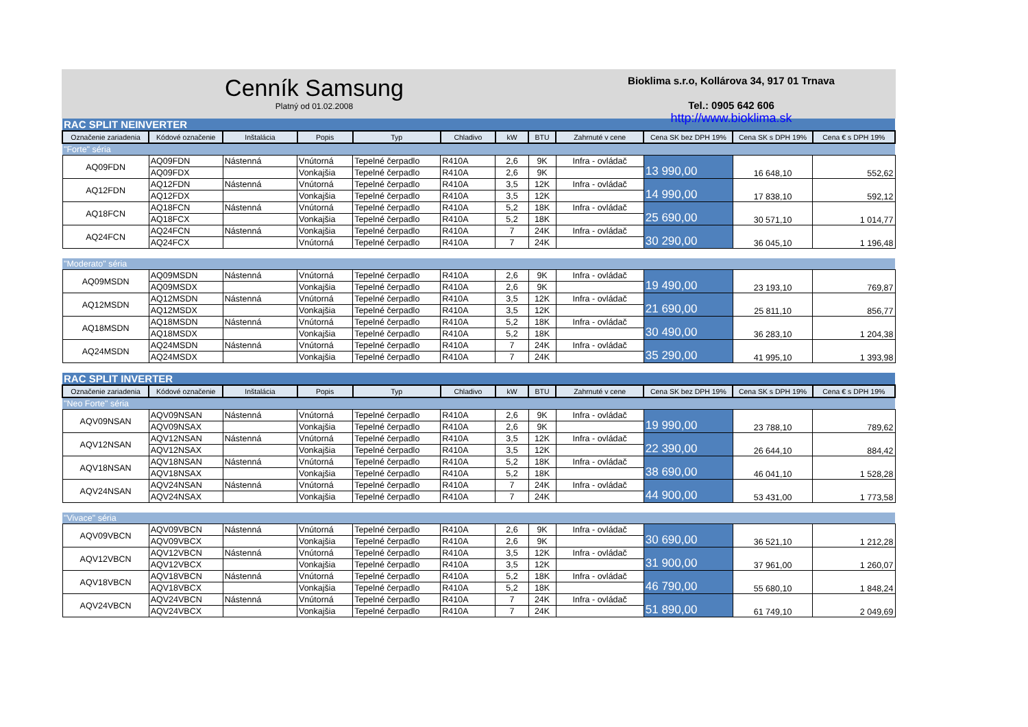Cenník Samsung
Platný od 01.02.2008
Bioklima s.r.o, Kollárova 34, 917 01 Trnava
Tel.: 0905 642 606
http://www.bioklima.sk
| RAC SPLIT NEINVERTER | | | | | | | | | | | |
| Označenie zariadenia | Kódové označenie | Inštalácia | Popis | Typ | Chladivo | kW | BTU | Zahrnuté v cene | Cena SK bez DPH 19% | Cena SK s DPH 19% | Cena € s DPH 19% |
| "Forte" séria | | | | | | | | | | | |
| AQ09FDN | AQ09FDN | Nástenná | Vnútorná | Tepelné čerpadlo | R410A | 2,6 | 9K | Infra - ovládač | 13 990,00 | 16 648,10 | 552,62 |
| | AQ09FDX | | Vonkajšia | Tepelné čerpadlo | R410A | 2,6 | 9K | | | | |
| AQ12FDN | AQ12FDN | Nástenná | Vnútorná | Tepelné čerpadlo | R410A | 3,5 | 12K | Infra - ovládač | 14 990,00 | 17 838,10 | 592,12 |
| | AQ12FDX | | Vonkajšia | Tepelné čerpadlo | R410A | 3,5 | 12K | | | | |
| AQ18FCN | AQ18FCN | Nástenná | Vnútorná | Tepelné čerpadlo | R410A | 5,2 | 18K | Infra - ovládač | 25 690,00 | 30 571,10 | 1 014,77 |
| | AQ18FCX | | Vonkajšia | Tepelné čerpadlo | R410A | 5,2 | 18K | | | | |
| AQ24FCN | AQ24FCN | Nástenná | Vonkajšia | Tepelné čerpadlo | R410A | 7 | 24K | Infra - ovládač | 30 290,00 | 36 045,10 | 1 196,48 |
| | AQ24FCX | | Vnútorná | Tepelné čerpadlo | R410A | 7 | 24K | | | | |
| "Moderato" séria | | | | | | | | | | | |
| AQ09MSDN | AQ09MSDN | Nástenná | Vnútorná | Tepelné čerpadlo | R410A | 2,6 | 9K | Infra - ovládač | 19 490,00 | 23 193,10 | 769,87 |
| | AQ09MSDX | | Vonkajšia | Tepelné čerpadlo | R410A | 2,6 | 9K | | | | |
| AQ12MSDN | AQ12MSDN | Nástenná | Vnútorná | Tepelné čerpadlo | R410A | 3,5 | 12K | Infra - ovládač | 21 690,00 | 25 811,10 | 856,77 |
| | AQ12MSDX | | Vonkajšia | Tepelné čerpadlo | R410A | 3,5 | 12K | | | | |
| AQ18MSDN | AQ18MSDN | Nástenná | Vnútorná | Tepelné čerpadlo | R410A | 5,2 | 18K | Infra - ovládač | 30 490,00 | 36 283,10 | 1 204,38 |
| | AQ18MSDX | | Vonkajšia | Tepelné čerpadlo | R410A | 5,2 | 18K | | | | |
| AQ24MSDN | AQ24MSDN | Nástenná | Vnútorná | Tepelné čerpadlo | R410A | 7 | 24K | Infra - ovládač | 35 290,00 | 41 995,10 | 1 393,98 |
| | AQ24MSDX | | Vonkajšia | Tepelné čerpadlo | R410A | 7 | 24K | | | | |
| RAC SPLIT INVERTER | | | | | | | | | | | |
| Označenie zariadenia | Kódové označenie | Inštalácia | Popis | Typ | Chladivo | kW | BTU | Zahrnuté v cene | Cena SK bez DPH 19% | Cena SK s DPH 19% | Cena € s DPH 19% |
| "Neo Forte" séria | | | | | | | | | | | |
| AQV09NSAN | AQV09NSAN | Nástenná | Vnútorná | Tepelné čerpadlo | R410A | 2,6 | 9K | Infra - ovládač | 19 990,00 | 23 788,10 | 789,62 |
| | AQV09NSAX | | Vonkajšia | Tepelné čerpadlo | R410A | 2,6 | 9K | | | | |
| AQV12NSAN | AQV12NSAN | Nástenná | Vnútorná | Tepelné čerpadlo | R410A | 3,5 | 12K | Infra - ovládač | 22 390,00 | 26 644,10 | 884,42 |
| | AQV12NSAX | | Vonkajšia | Tepelné čerpadlo | R410A | 3,5 | 12K | | | | |
| AQV18NSAN | AQV18NSAN | Nástenná | Vnútorná | Tepelné čerpadlo | R410A | 5,2 | 18K | Infra - ovládač | 38 690,00 | 46 041,10 | 1 528,28 |
| | AQV18NSAX | | Vonkajšia | Tepelné čerpadlo | R410A | 5,2 | 18K | | | | |
| AQV24NSAN | AQV24NSAN | Nástenná | Vnútorná | Tepelné čerpadlo | R410A | 7 | 24K | Infra - ovládač | 44 900,00 | 53 431,00 | 1 773,58 |
| | AQV24NSAX | | Vonkajšia | Tepelné čerpadlo | R410A | 7 | 24K | | | | |
| "Vivace" séria | | | | | | | | | | | |
| AQV09VBCN | AQV09VBCN | Nástenná | Vnútorná | Tepelné čerpadlo | R410A | 2,6 | 9K | Infra - ovládač | 30 690,00 | 36 521,10 | 1 212,28 |
| | AQV09VBCX | | Vonkajšia | Tepelné čerpadlo | R410A | 2,6 | 9K | | | | |
| AQV12VBCN | AQV12VBCN | Nástenná | Vnútorná | Tepelné čerpadlo | R410A | 3,5 | 12K | Infra - ovládač | 31 900,00 | 37 961,00 | 1 260,07 |
| | AQV12VBCX | | Vonkajšia | Tepelné čerpadlo | R410A | 3,5 | 12K | | | | |
| AQV18VBCN | AQV18VBCN | Nástenná | Vnútorná | Tepelné čerpadlo | R410A | 5,2 | 18K | Infra - ovládač | 46 790,00 | 55 680,10 | 1 848,24 |
| | AQV18VBCX | | Vonkajšia | Tepelné čerpadlo | R410A | 5,2 | 18K | | | | |
| AQV24VBCN | AQV24VBCN | Nástenná | Vnútorná | Tepelné čerpadlo | R410A | 7 | 24K | Infra - ovládač | 51 890,00 | 61 749,10 | 2 049,69 |
| | AQV24VBCX | | Vonkajšia | Tepelné čerpadlo | R410A | 7 | 24K | | | | |